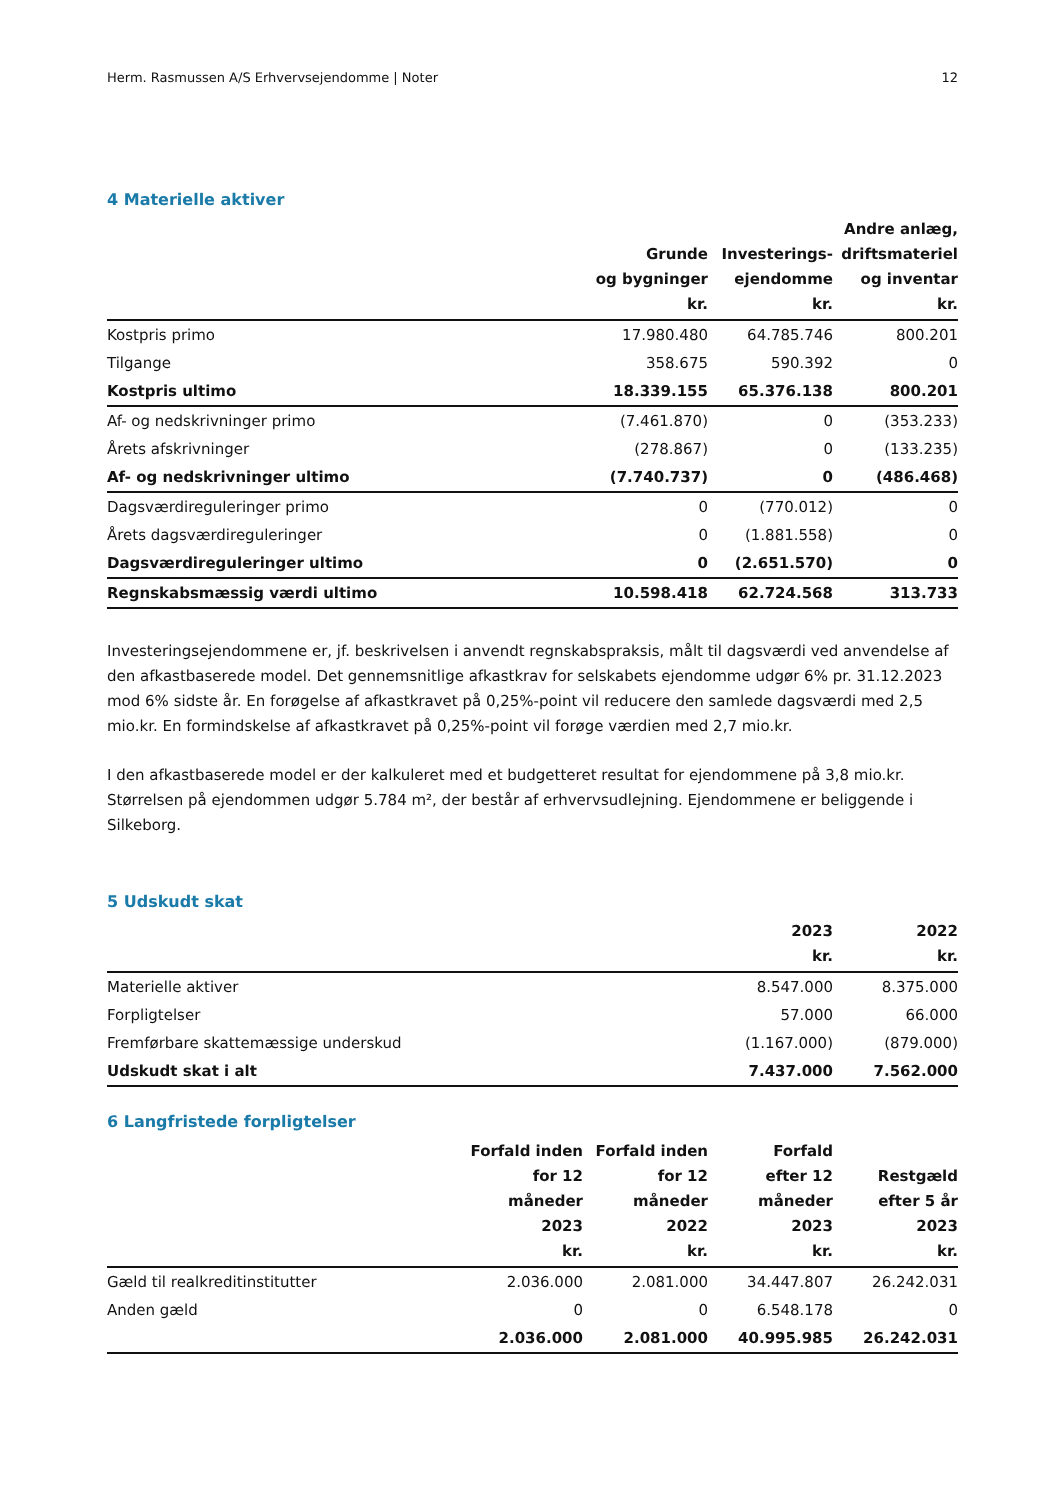Herm. Rasmussen A/S Erhvervsejendomme | Noter 12
4 Materielle aktiver
| | Grunde og bygninger kr. | Investerings- ejendomme kr. | Andre anlæg, driftsmateriel og inventar kr. |
| --- | --- | --- | --- |
| Kostpris primo | 17.980.480 | 64.785.746 | 800.201 |
| Tilgange | 358.675 | 590.392 | 0 |
| Kostpris ultimo | 18.339.155 | 65.376.138 | 800.201 |
| Af- og nedskrivninger primo | (7.461.870) | 0 | (353.233) |
| Årets afskrivninger | (278.867) | 0 | (133.235) |
| Af- og nedskrivninger ultimo | (7.740.737) | 0 | (486.468) |
| Dagsværdireguleringer primo | 0 | (770.012) | 0 |
| Årets dagsværdireguleringer | 0 | (1.881.558) | 0 |
| Dagsværdireguleringer ultimo | 0 | (2.651.570) | 0 |
| Regnskabsmæssig værdi ultimo | 10.598.418 | 62.724.568 | 313.733 |
Investeringsejendommene er, jf. beskrivelsen i anvendt regnskabspraksis, målt til dagsværdi ved anvendelse af den afkastbaserede model. Det gennemsnitlige afkastkrav for selskabets ejendomme udgør 6% pr. 31.12.2023 mod 6% sidste år. En forøgelse af afkastkravet på 0,25%-point vil reducere den samlede dagsværdi med 2,5 mio.kr. En formindskelse af afkastkravet på 0,25%-point vil forøge værdien med 2,7 mio.kr.
I den afkastbaserede model er der kalkuleret med et budgetteret resultat for ejendommene på 3,8 mio.kr. Størrelsen på ejendommen udgør 5.784 m², der består af erhvervsudlejning. Ejendommene er beliggende i Silkeborg.
5 Udskudt skat
| | 2023 kr. | 2022 kr. |
| --- | --- | --- |
| Materielle aktiver | 8.547.000 | 8.375.000 |
| Forpligtelser | 57.000 | 66.000 |
| Fremførbare skattemæssige underskud | (1.167.000) | (879.000) |
| Udskudt skat i alt | 7.437.000 | 7.562.000 |
6 Langfristede forpligtelser
| | Forfald inden for 12 måneder 2023 kr. | Forfald inden for 12 måneder 2022 kr. | Forfald efter 12 måneder 2023 kr. | Restgæld efter 5 år 2023 kr. |
| --- | --- | --- | --- | --- |
| Gæld til realkreditinstitutter | 2.036.000 | 2.081.000 | 34.447.807 | 26.242.031 |
| Anden gæld | 0 | 0 | 6.548.178 | 0 |
| | 2.036.000 | 2.081.000 | 40.995.985 | 26.242.031 |